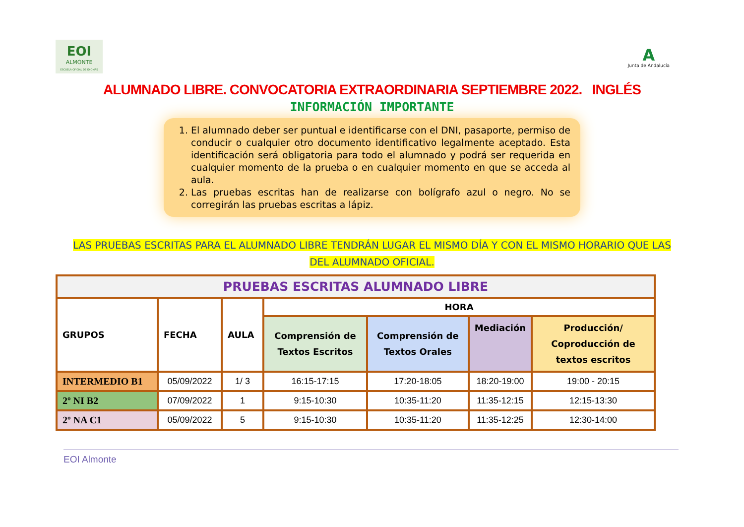EOI
ALMONTE
ESCUELA OFICIAL DE IDIOMAS
A
Junta de Andalucía
ALUMNADO LIBRE. CONVOCATORIA EXTRAORDINARIA SEPTIEMBRE 2022. INGLÉS
INFORMACIÓN IMPORTANTE
1. El alumnado deber ser puntual e identificarse con el DNI, pasaporte, permiso de conducir o cualquier otro documento identificativo legalmente aceptado. Esta identificación será obligatoria para todo el alumnado y podrá ser requerida en cualquier momento de la prueba o en cualquier momento en que se acceda al aula.
2. Las pruebas escritas han de realizarse con bolígrafo azul o negro. No se corregirán las pruebas escritas a lápiz.
LAS PRUEBAS ESCRITAS PARA EL ALUMNADO LIBRE TENDRÁN LUGAR EL MISMO DÍA Y CON EL MISMO HORARIO QUE LAS
DEL ALUMNADO OFICIAL.
| PRUEBAS ESCRITAS ALUMNADO LIBRE | | | | | | |
| --- | --- | --- | --- | --- | --- | --- |
| GRUPOS | FECHA | AULA | HORA | | | |
| | | | Comprensión de Textos Escritos | Comprensión de Textos Orales | Mediación | Producción/ Coproducción de textos escritos |
| INTERMEDIO B1 | 05/09/2022 | 1/ 3 | 16:15-17:15 | 17:20-18:05 | 18:20-19:00 | 19:00 - 20:15 |
| 2º NI B2 | 07/09/2022 | 1 | 9:15-10:30 | 10:35-11:20 | 11:35-12:15 | 12:15-13:30 |
| 2º NA C1 | 05/09/2022 | 5 | 9:15-10:30 | 10:35-11:20 | 11:35-12:25 | 12:30-14:00 |
EOI Almonte